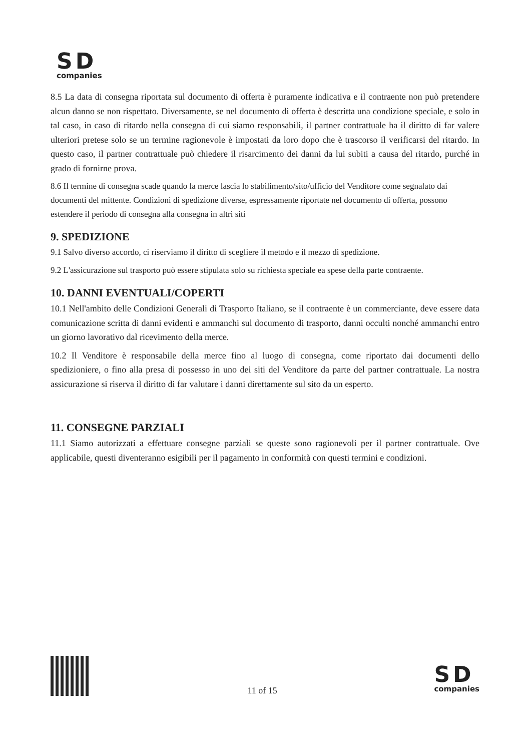SD
companies
8.5 La data di consegna riportata sul documento di offerta è puramente indicativa e il contraente non può pretendere alcun danno se non rispettato. Diversamente, se nel documento di offerta è descritta una condizione speciale, e solo in tal caso, in caso di ritardo nella consegna di cui siamo responsabili, il partner contrattuale ha il diritto di far valere ulteriori pretese solo se un termine ragionevole è impostati da loro dopo che è trascorso il verificarsi del ritardo. In questo caso, il partner contrattuale può chiedere il risarcimento dei danni da lui subiti a causa del ritardo, purché in grado di fornirne prova.
8.6 Il termine di consegna scade quando la merce lascia lo stabilimento/sito/ufficio del Venditore come segnalato dai documenti del mittente. Condizioni di spedizione diverse, espressamente riportate nel documento di offerta, possono estendere il periodo di consegna alla consegna in altri siti
9. SPEDIZIONE
9.1 Salvo diverso accordo, ci riserviamo il diritto di scegliere il metodo e il mezzo di spedizione.
9.2 L'assicurazione sul trasporto può essere stipulata solo su richiesta speciale ea spese della parte contraente.
10. DANNI EVENTUALI/COPERTI
10.1 Nell'ambito delle Condizioni Generali di Trasporto Italiano, se il contraente è un commerciante, deve essere data comunicazione scritta di danni evidenti e ammanchi sul documento di trasporto, danni occulti nonché ammanchi entro un giorno lavorativo dal ricevimento della merce.
10.2 Il Venditore è responsabile della merce fino al luogo di consegna, come riportato dai documenti dello spedizioniere, o fino alla presa di possesso in uno dei siti del Venditore da parte del partner contrattuale. La nostra assicurazione si riserva il diritto di far valutare i danni direttamente sul sito da un esperto.
11. CONSEGNE PARZIALI
11.1 Siamo autorizzati a effettuare consegne parziali se queste sono ragionevoli per il partner contrattuale. Ove applicabile, questi diventeranno esigibili per il pagamento in conformità con questi termini e condizioni.
11 of 15
SD
companies